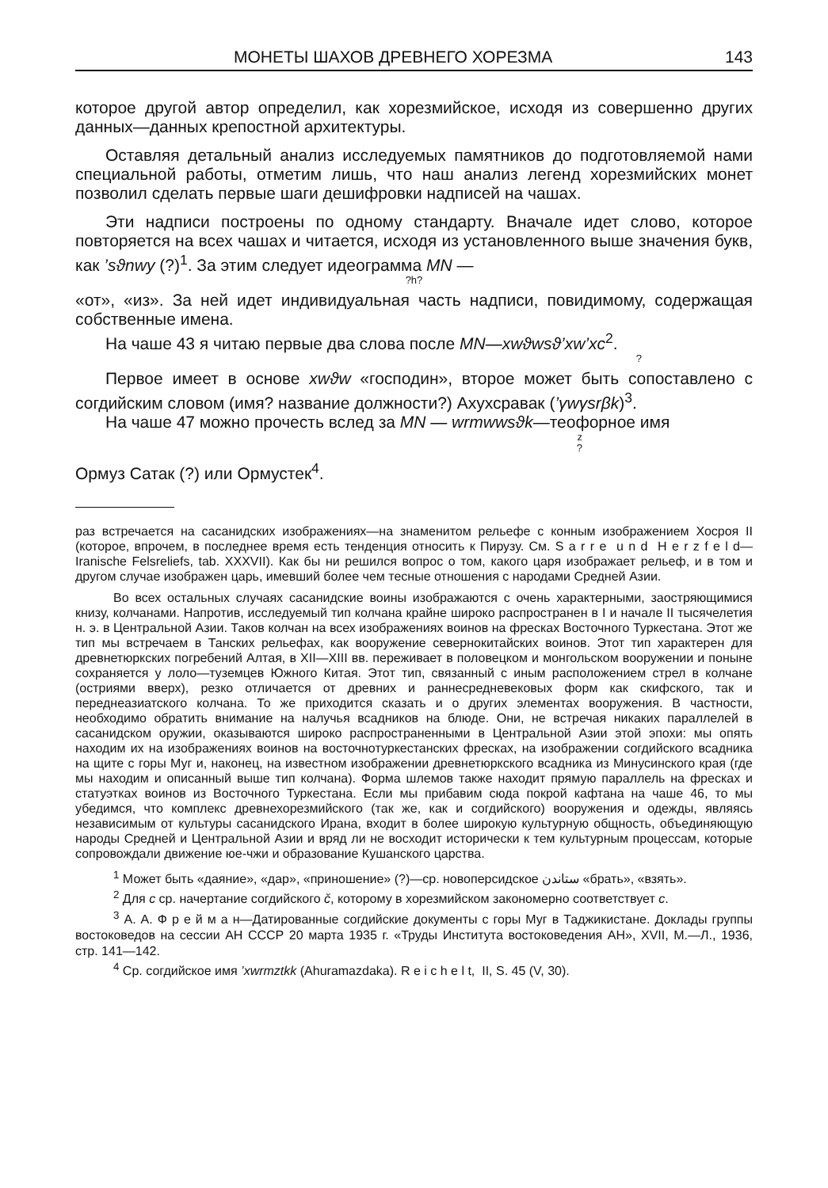МОНЕТЫ ШАХОВ ДРЕВНЕГО ХОРЕЗМА 143
которое другой автор определил, как хорезмийское, исходя из совершенно других данных—данных крепостной архитектуры.
Оставляя детальный анализ исследуемых памятников до подготовляемой нами специальной работы, отметим лишь, что наш анализ легенд хорезмийских монет позволил сделать первые шаги дешифровки надписей на чашах.
Эти надписи построены по одному стандарту. Вначале идет слово, которое повторяется на всех чашах и читается, исходя из установленного выше значения букв, как ’sϑnwy (?)<sup>1</sup>. За этим следует идеограмма MN —
?h?
«от», «из». За ней идет индивидуальная часть надписи, повидимому, содержащая собственные имена.
На чаше 43 я читаю первые два слова после MN—xwϑwsϑ’xw’xc<sup>2</sup>.
?
Первое имеет в основе xwϑw «господин», второе может быть сопоставлено с согдийским словом (имя? название должности?) Ахухсравак (’γwγsrβk)<sup>3</sup>.
На чаше 47 можно прочесть вслед за MN — wrmwwsϑk—теофорное имя
z
?
Ормуз Сатак (?) или Ормустек<sup>4</sup>.
раз встречается на сасанидских изображениях—на знаменитом рельефе с конным изображением Хосроя II (которое, впрочем, в последнее время есть тенденция относить к Пирузу. См. S a r r e u n d H e r z f e l d—Iranische Felsreliefs, tab. XXXVII). Как бы ни решился вопрос о том, какого царя изображает рельеф, и в том и другом случае изображен царь, имевший более чем тесные отношения с народами Средней Азии.
Во всех остальных случаях сасанидские воины изображаются с очень характерными, заостряющимися книзу, колчанами. Напротив, исследуемый тип колчана крайне широко распространен в I и начале II тысячелетия н. э. в Центральной Азии. Таков колчан на всех изображениях воинов на фресках Восточного Туркестана. Этот же тип мы встречаем в Танских рельефах, как вооружение севернокитайских воинов. Этот тип характерен для древнетюркских погребений Алтая, в XII—XIII вв. переживает в половецком и монгольском вооружении и поныне сохраняется у лоло—туземцев Южного Китая. Этот тип, связанный с иным расположением стрел в колчане (остриями вверх), резко отличается от древних и раннесредневековых форм как скифского, так и переднеазиатского колчана. То же приходится сказать и о других элементах вооружения. В частности, необходимо обратить внимание на налучья всадников на блюде. Они, не встречая никаких параллелей в сасанидском оружии, оказываются широко распространенными в Центральной Азии этой эпохи: мы опять находим их на изображениях воинов на восточнотуркестанских фресках, на изображении согдийского всадника на щите с горы Муг и, наконец, на известном изображении древнетюркского всадника из Минусинского края (где мы находим и описанный выше тип колчана). Форма шлемов также находит прямую параллель на фресках и статуэтках воинов из Восточного Туркестана. Если мы прибавим сюда покрой кафтана на чаше 46, то мы убедимся, что комплекс древнехорезмийского (так же, как и согдийского) вооружения и одежды, являясь независимым от культуры сасанидского Ирана, входит в более широкую культурную общность, объединяющую народы Средней и Центральной Азии и вряд ли не восходит исторически к тем культурным процессам, которые сопровождали движение юе-чжи и образование Кушанского царства.
<sup>1</sup> Может быть «даяние», «дар», «приношение» (?)—ср. новоперсидское ستاندن «брать», «взять».
<sup>2</sup> Для c ср. начертание согдийского č, которому в хорезмийском закономерно соответствует c.
<sup>3</sup> А. А. Ф р е й м а н—Датированные согдийские документы с горы Муг в Таджикистане. Доклады группы востоковедов на сессии АН СССР 20 марта 1935 г. «Труды Института востоковедения АН», XVII, М.—Л., 1936, стр. 141—142.
<sup>4</sup> Ср. согдийское имя ’xwrmztkk (Ahuramazdaka). R e i c h e l t, II, S. 45 (V, 30).